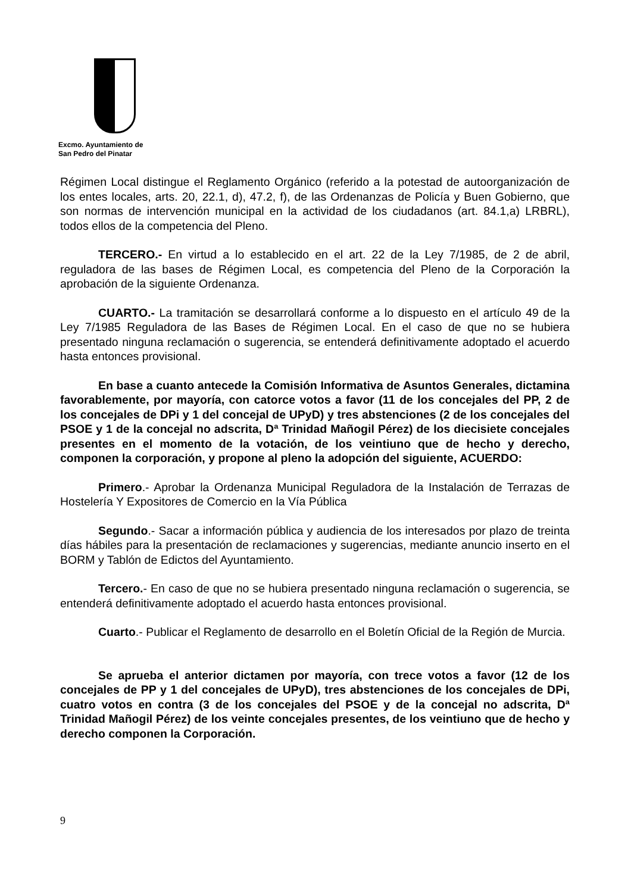Excmo. Ayuntamiento de
San Pedro del Pinatar
Régimen Local distingue el Reglamento Orgánico (referido a la potestad de autoorganización de los entes locales, arts. 20, 22.1, d), 47.2, f), de las Ordenanzas de Policía y Buen Gobierno, que son normas de intervención municipal en la actividad de los ciudadanos (art. 84.1,a) LRBRL), todos ellos de la competencia del Pleno.
TERCERO.- En virtud a lo establecido en el art. 22 de la Ley 7/1985, de 2 de abril, reguladora de las bases de Régimen Local, es competencia del Pleno de la Corporación la aprobación de la siguiente Ordenanza.
CUARTO.- La tramitación se desarrollará conforme a lo dispuesto en el artículo 49 de la Ley 7/1985 Reguladora de las Bases de Régimen Local. En el caso de que no se hubiera presentado ninguna reclamación o sugerencia, se entenderá definitivamente adoptado el acuerdo hasta entonces provisional.
En base a cuanto antecede la Comisión Informativa de Asuntos Generales, dictamina favorablemente, por mayoría, con catorce votos a favor (11 de los concejales del PP, 2 de los concejales de DPi y 1 del concejal de UPyD) y tres abstenciones (2 de los concejales del PSOE y 1 de la concejal no adscrita, Dª Trinidad Mañogil Pérez) de los diecisiete concejales presentes en el momento de la votación, de los veintiuno que de hecho y derecho, componen la corporación, y propone al pleno la adopción del siguiente, ACUERDO:
Primero.- Aprobar la Ordenanza Municipal Reguladora de la Instalación de Terrazas de Hostelería Y Expositores de Comercio en la Vía Pública
Segundo.- Sacar a información pública y audiencia de los interesados por plazo de treinta días hábiles para la presentación de reclamaciones y sugerencias, mediante anuncio inserto en el BORM y Tablón de Edictos del Ayuntamiento.
Tercero.- En caso de que no se hubiera presentado ninguna reclamación o sugerencia, se entenderá definitivamente adoptado el acuerdo hasta entonces provisional.
Cuarto.- Publicar el Reglamento de desarrollo en el Boletín Oficial de la Región de Murcia.
Se aprueba el anterior dictamen por mayoría, con trece votos a favor (12 de los concejales de PP y 1 del concejales de UPyD), tres abstenciones de los concejales de DPi, cuatro votos en contra (3 de los concejales del PSOE y de la concejal no adscrita, Dª Trinidad Mañogil Pérez) de los veinte concejales presentes, de los veintiuno que de hecho y derecho componen la Corporación.
9